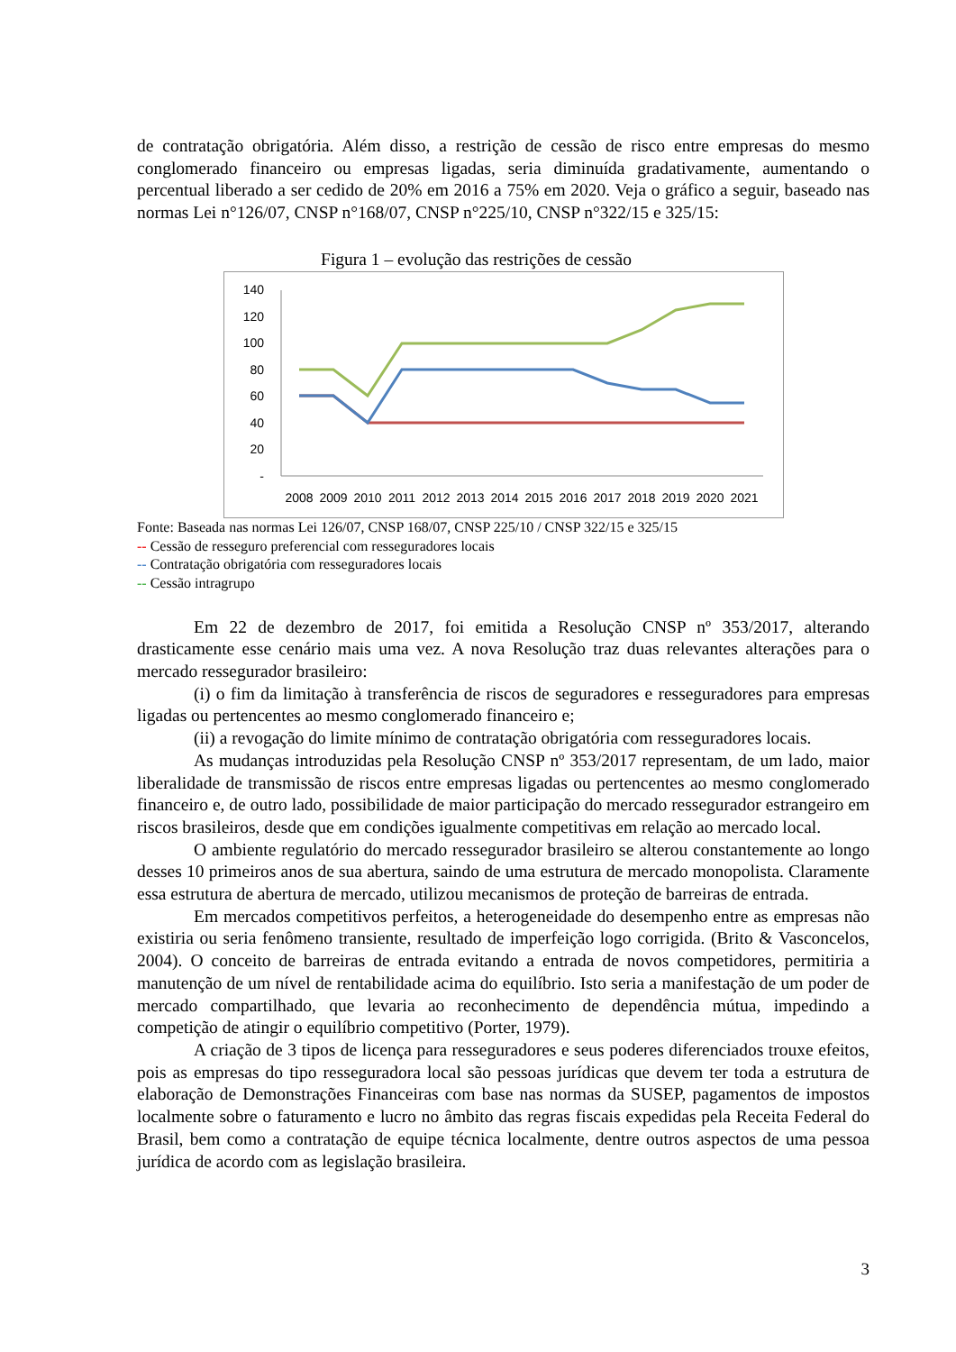de contratação obrigatória. Além disso, a restrição de cessão de risco entre empresas do mesmo conglomerado financeiro ou empresas ligadas, seria diminuída gradativamente, aumentando o percentual liberado a ser cedido de 20% em 2016 a 75% em 2020. Veja o gráfico a seguir, baseado nas normas Lei n°126/07, CNSP n°168/07, CNSP n°225/10, CNSP n°322/15 e 325/15:
Figura 1 – evolução das restrições de cessão
140
120
100
80
60
40
20
-
2008
2009
2010
2011
2012
2013
2014
2015
2016
2017
2018
2019
2020
2021
Fonte: Baseada nas normas Lei 126/07, CNSP 168/07, CNSP 225/10 / CNSP 322/15 e 325/15
-- Cessão de resseguro preferencial com resseguradores locais
-- Contratação obrigatória com resseguradores locais
-- Cessão intragrupo
Em 22 de dezembro de 2017, foi emitida a Resolução CNSP nº 353/2017, alterando drasticamente esse cenário mais uma vez. A nova Resolução traz duas relevantes alterações para o mercado ressegurador brasileiro:
(i) o fim da limitação à transferência de riscos de seguradores e resseguradores para empresas ligadas ou pertencentes ao mesmo conglomerado financeiro e;
(ii) a revogação do limite mínimo de contratação obrigatória com resseguradores locais.
As mudanças introduzidas pela Resolução CNSP nº 353/2017 representam, de um lado, maior liberalidade de transmissão de riscos entre empresas ligadas ou pertencentes ao mesmo conglomerado financeiro e, de outro lado, possibilidade de maior participação do mercado ressegurador estrangeiro em riscos brasileiros, desde que em condições igualmente competitivas em relação ao mercado local.
O ambiente regulatório do mercado ressegurador brasileiro se alterou constantemente ao longo desses 10 primeiros anos de sua abertura, saindo de uma estrutura de mercado monopolista. Claramente essa estrutura de abertura de mercado, utilizou mecanismos de proteção de barreiras de entrada.
Em mercados competitivos perfeitos, a heterogeneidade do desempenho entre as empresas não existiria ou seria fenômeno transiente, resultado de imperfeição logo corrigida. (Brito & Vasconcelos, 2004). O conceito de barreiras de entrada evitando a entrada de novos competidores, permitiria a manutenção de um nível de rentabilidade acima do equilíbrio. Isto seria a manifestação de um poder de mercado compartilhado, que levaria ao reconhecimento de dependência mútua, impedindo a competição de atingir o equilíbrio competitivo (Porter, 1979).
A criação de 3 tipos de licença para resseguradores e seus poderes diferenciados trouxe efeitos, pois as empresas do tipo resseguradora local são pessoas jurídicas que devem ter toda a estrutura de elaboração de Demonstrações Financeiras com base nas normas da SUSEP, pagamentos de impostos localmente sobre o faturamento e lucro no âmbito das regras fiscais expedidas pela Receita Federal do Brasil, bem como a contratação de equipe técnica localmente, dentre outros aspectos de uma pessoa jurídica de acordo com as legislação brasileira.
3